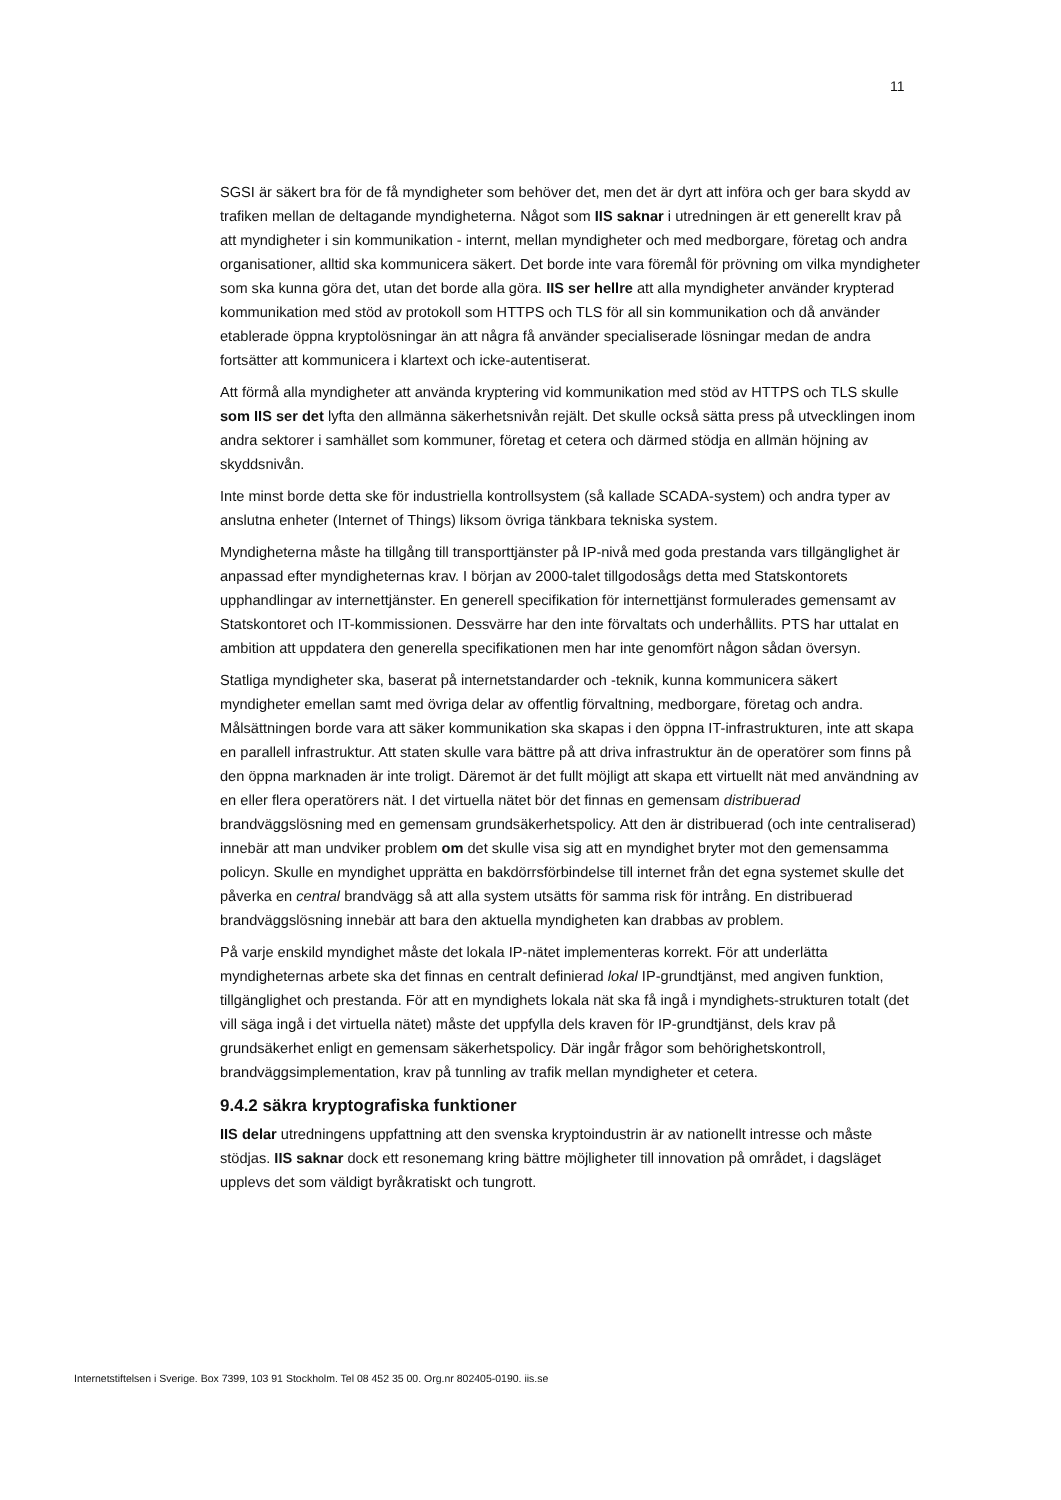11
SGSI är säkert bra för de få myndigheter som behöver det, men det är dyrt att införa och ger bara skydd av trafiken mellan de deltagande myndigheterna. Något som IIS saknar i utredningen är ett generellt krav på att myndigheter i sin kommunikation - internt, mellan myndigheter och med medborgare, företag och andra organisationer, alltid ska kommunicera säkert. Det borde inte vara föremål för prövning om vilka myndigheter som ska kunna göra det, utan det borde alla göra. IIS ser hellre att alla myndigheter använder krypterad kommunikation med stöd av protokoll som HTTPS och TLS för all sin kommunikation och då använder etablerade öppna kryptolösningar än att några få använder specialiserade lösningar medan de andra fortsätter att kommunicera i klartext och icke-autentiserat.
Att förmå alla myndigheter att använda kryptering vid kommunikation med stöd av HTTPS och TLS skulle som IIS ser det lyfta den allmänna säkerhetsnivån rejält. Det skulle också sätta press på utvecklingen inom andra sektorer i samhället som kommuner, företag et cetera och därmed stödja en allmän höjning av skyddsnivån.
Inte minst borde detta ske för industriella kontrollsystem (så kallade SCADA-system) och andra typer av anslutna enheter (Internet of Things) liksom övriga tänkbara tekniska system.
Myndigheterna måste ha tillgång till transporttjänster på IP-nivå med goda prestanda vars tillgänglighet är anpassad efter myndigheternas krav. I början av 2000-talet tillgodosågs detta med Statskontorets upphandlingar av internettjänster. En generell specifikation för internettjänst formulerades gemensamt av Statskontoret och IT-kommissionen. Dessvärre har den inte förvaltats och underhållits. PTS har uttalat en ambition att uppdatera den generella specifikationen men har inte genomfört någon sådan översyn.
Statliga myndigheter ska, baserat på internetstandarder och -teknik, kunna kommunicera säkert myndigheter emellan samt med övriga delar av offentlig förvaltning, medborgare, företag och andra. Målsättningen borde vara att säker kommunikation ska skapas i den öppna IT-infrastrukturen, inte att skapa en parallell infrastruktur. Att staten skulle vara bättre på att driva infrastruktur än de operatörer som finns på den öppna marknaden är inte troligt. Däremot är det fullt möjligt att skapa ett virtuellt nät med användning av en eller flera operatörers nät. I det virtuella nätet bör det finnas en gemensam distribuerad brandväggslösning med en gemensam grundsäkerhetspolicy. Att den är distribuerad (och inte centraliserad) innebär att man undviker problem om det skulle visa sig att en myndighet bryter mot den gemensamma policyn. Skulle en myndighet upprätta en bakdörrsförbindelse till internet från det egna systemet skulle det påverka en central brandvägg så att alla system utsätts för samma risk för intrång. En distribuerad brandväggslösning innebär att bara den aktuella myndigheten kan drabbas av problem.
På varje enskild myndighet måste det lokala IP-nätet implementeras korrekt. För att underlätta myndigheternas arbete ska det finnas en centralt definierad lokal IP-grundtjänst, med angiven funktion, tillgänglighet och prestanda. För att en myndighets lokala nät ska få ingå i myndighets-strukturen totalt (det vill säga ingå i det virtuella nätet) måste det uppfylla dels kraven för IP-grundtjänst, dels krav på grundsäkerhet enligt en gemensam säkerhetspolicy. Där ingår frågor som behörighetskontroll, brandväggsimplementation, krav på tunnling av trafik mellan myndigheter et cetera.
9.4.2 säkra kryptografiska funktioner
IIS delar utredningens uppfattning att den svenska kryptoindustrin är av nationellt intresse och måste stödjas. IIS saknar dock ett resonemang kring bättre möjligheter till innovation på området, i dagsläget upplevs det som väldigt byråkratiskt och tungrott.
Internetstiftelsen i Sverige. Box 7399, 103 91 Stockholm. Tel 08 452 35 00. Org.nr 802405-0190. iis.se